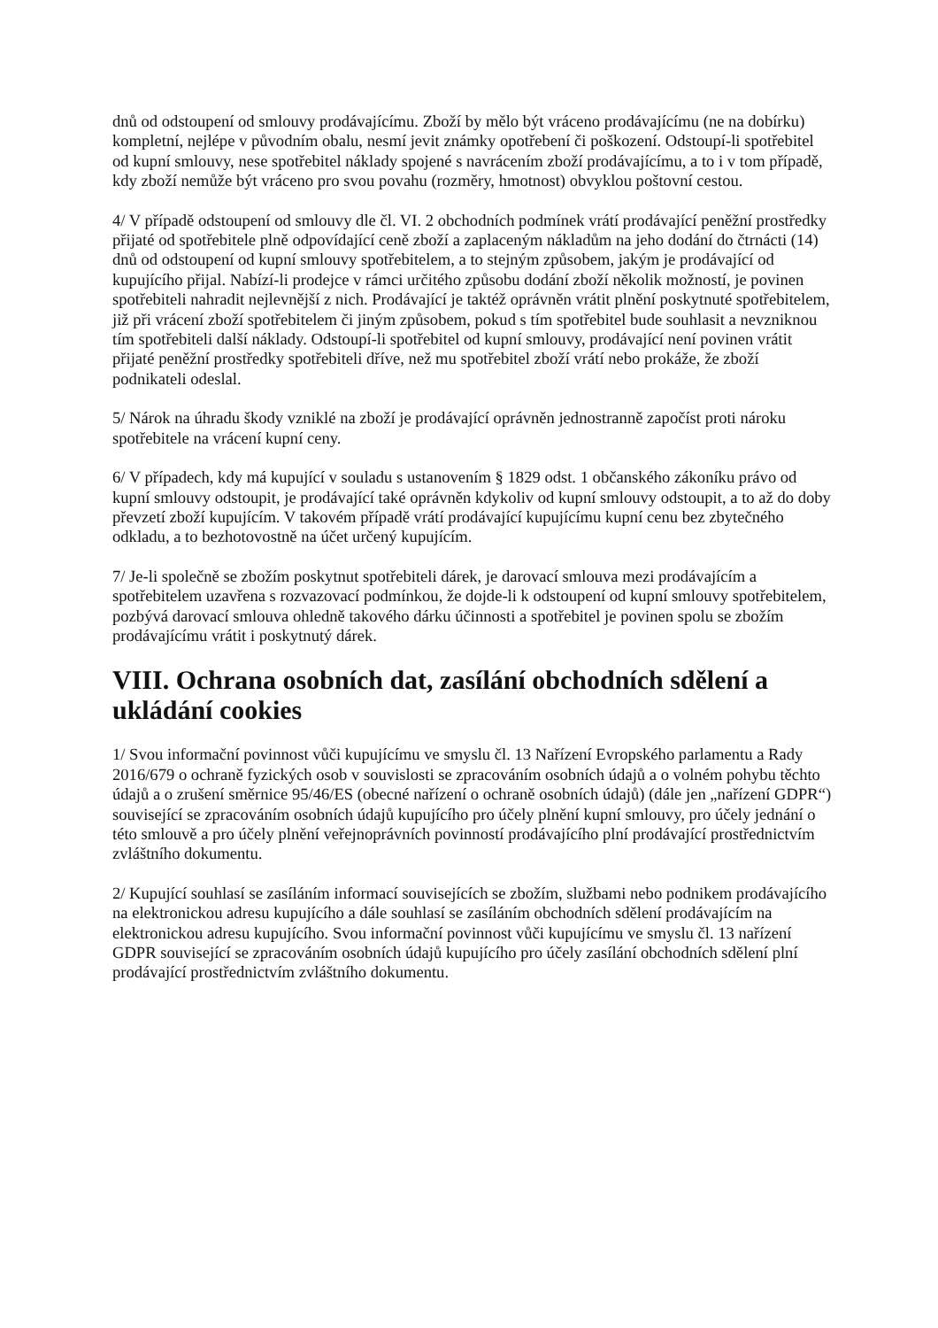dnů od odstoupení od smlouvy prodávajícímu. Zboží by mělo být vráceno prodávajícímu (ne na dobírku) kompletní, nejlépe v původním obalu, nesmí jevit známky opotřebení či poškození. Odstoupí-li spotřebitel od kupní smlouvy, nese spotřebitel náklady spojené s navrácením zboží prodávajícímu, a to i v tom případě, kdy zboží nemůže být vráceno pro svou povahu (rozměry, hmotnost) obvyklou poštovní cestou.
4/ V případě odstoupení od smlouvy dle čl. VI. 2 obchodních podmínek vrátí prodávající peněžní prostředky přijaté od spotřebitele plně odpovídající ceně zboží a zaplaceným nákladům na jeho dodání do čtrnácti (14) dnů od odstoupení od kupní smlouvy spotřebitelem, a to stejným způsobem, jakým je prodávající od kupujícího přijal. Nabízí-li prodejce v rámci určitého způsobu dodání zboží několik možností, je povinen spotřebiteli nahradit nejlevnější z nich. Prodávající je taktéž oprávněn vrátit plnění poskytnuté spotřebitelem, již při vrácení zboží spotřebitelem či jiným způsobem, pokud s tím spotřebitel bude souhlasit a nevzniknou tím spotřebiteli další náklady. Odstoupí-li spotřebitel od kupní smlouvy, prodávající není povinen vrátit přijaté peněžní prostředky spotřebiteli dříve, než mu spotřebitel zboží vrátí nebo prokáže, že zboží podnikateli odeslal.
5/ Nárok na úhradu škody vzniklé na zboží je prodávající oprávněn jednostranně započíst proti nároku spotřebitele na vrácení kupní ceny.
6/ V případech, kdy má kupující v souladu s ustanovením § 1829 odst. 1 občanského zákoníku právo od kupní smlouvy odstoupit, je prodávající také oprávněn kdykoliv od kupní smlouvy odstoupit, a to až do doby převzetí zboží kupujícím. V takovém případě vrátí prodávající kupujícímu kupní cenu bez zbytečného odkladu, a to bezhotovostně na účet určený kupujícím.
7/ Je-li společně se zbožím poskytnut spotřebiteli dárek, je darovací smlouva mezi prodávajícím a spotřebitelem uzavřena s rozvazovací podmínkou, že dojde-li k odstoupení od kupní smlouvy spotřebitelem, pozbývá darovací smlouva ohledně takového dárku účinnosti a spotřebitel je povinen spolu se zbožím prodávajícímu vrátit i poskytnutý dárek.
VIII. Ochrana osobních dat, zasílání obchodních sdělení a ukládání cookies
1/ Svou informační povinnost vůči kupujícímu ve smyslu čl. 13 Nařízení Evropského parlamentu a Rady 2016/679 o ochraně fyzických osob v souvislosti se zpracováním osobních údajů a o volném pohybu těchto údajů a o zrušení směrnice 95/46/ES (obecné nařízení o ochraně osobních údajů) (dále jen „nařízení GDPR“) související se zpracováním osobních údajů kupujícího pro účely plnění kupní smlouvy, pro účely jednání o této smlouvě a pro účely plnění veřejnoprávních povinností prodávajícího plní prodávající prostřednictvím zvláštního dokumentu.
2/ Kupující souhlasí se zasíláním informací souvisejících se zbožím, službami nebo podnikem prodávajícího na elektronickou adresu kupujícího a dále souhlasí se zasíláním obchodních sdělení prodávajícím na elektronickou adresu kupujícího. Svou informační povinnost vůči kupujícímu ve smyslu čl. 13 nařízení GDPR související se zpracováním osobních údajů kupujícího pro účely zasílání obchodních sdělení plní prodávající prostřednictvím zvláštního dokumentu.